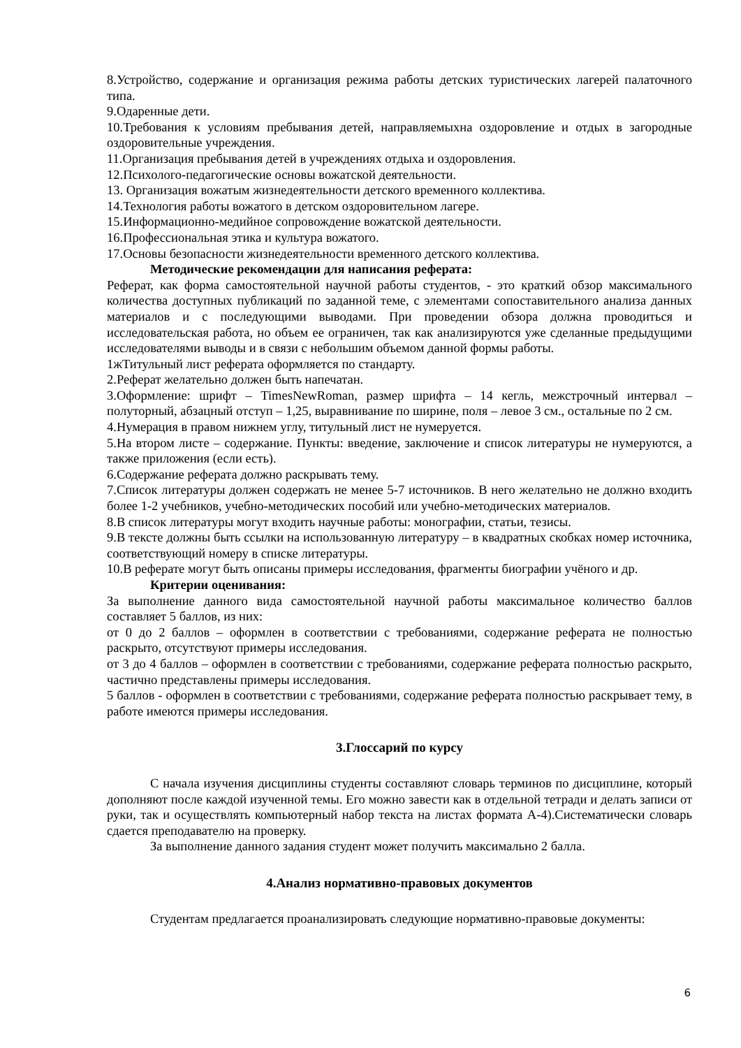8.Устройство, содержание и организация режима работы детских туристических лагерей палаточного типа.
9.Одаренные дети.
10.Требования к условиям пребывания детей, направляемыхна оздоровление и отдых в загородные оздоровительные учреждения.
11.Организация пребывания детей в учреждениях отдыха и оздоровления.
12.Психолого-педагогические основы вожатской деятельности.
13. Организация вожатым жизнедеятельности детского временного коллектива.
14.Технология работы вожатого в детском оздоровительном лагере.
15.Информационно-медийное сопровождение вожатской деятельности.
16.Профессиональная этика и культура вожатого.
17.Основы безопасности жизнедеятельности временного детского коллектива.
Методические рекомендации для написания реферата:
Реферат, как форма самостоятельной научной работы студентов, - это краткий обзор максимального количества доступных публикаций по заданной теме, с элементами сопоставительного анализа данных материалов и с последующими выводами. При проведении обзора должна проводиться и исследовательская работа, но объем ее ограничен, так как анализируются уже сделанные предыдущими исследователями выводы и в связи с небольшим объемом данной формы работы.
1жТитульный лист реферата оформляется по стандарту.
2.Реферат желательно должен быть напечатан.
3.Оформление: шрифт – TimesNewRoman, размер шрифта – 14 кегль, межстрочный интервал – полуторный, абзацный отступ – 1,25, выравнивание по ширине, поля – левое 3 см., остальные по 2 см.
4.Нумерация в правом нижнем углу, титульный лист не нумеруется.
5.На втором листе – содержание. Пункты: введение, заключение и список литературы не нумеруются, а также приложения (если есть).
6.Содержание реферата должно раскрывать тему.
7.Список литературы должен содержать не менее 5-7 источников. В него желательно не должно входить более 1-2 учебников, учебно-методических пособий или учебно-методических материалов.
8.В список литературы могут входить научные работы: монографии, статьи, тезисы.
9.В тексте должны быть ссылки на использованную литературу – в квадратных скобках номер источника, соответствующий номеру в списке литературы.
10.В реферате могут быть описаны примеры исследования, фрагменты биографии учёного и др.
Критерии оценивания:
За выполнение данного вида самостоятельной научной работы максимальное количество баллов составляет 5 баллов, из них:
от 0 до 2 баллов – оформлен в соответствии с требованиями, содержание реферата не полностью раскрыто, отсутствуют примеры исследования.
от 3 до 4 баллов – оформлен в соответствии с требованиями, содержание реферата полностью раскрыто, частично представлены примеры исследования.
5 баллов - оформлен в соответствии с требованиями, содержание реферата полностью раскрывает тему, в работе имеются примеры исследования.
3.Глоссарий по курсу
С начала изучения дисциплины студенты составляют словарь терминов по дисциплине, который дополняют после каждой изученной темы. Его можно завести как в отдельной тетради и делать записи от руки, так и осуществлять компьютерный набор текста на листах формата А-4).Систематически словарь сдается преподавателю на проверку.
За выполнение данного задания студент может получить максимально 2 балла.
4.Анализ нормативно-правовых документов
Студентам предлагается проанализировать следующие нормативно-правовые документы:
6